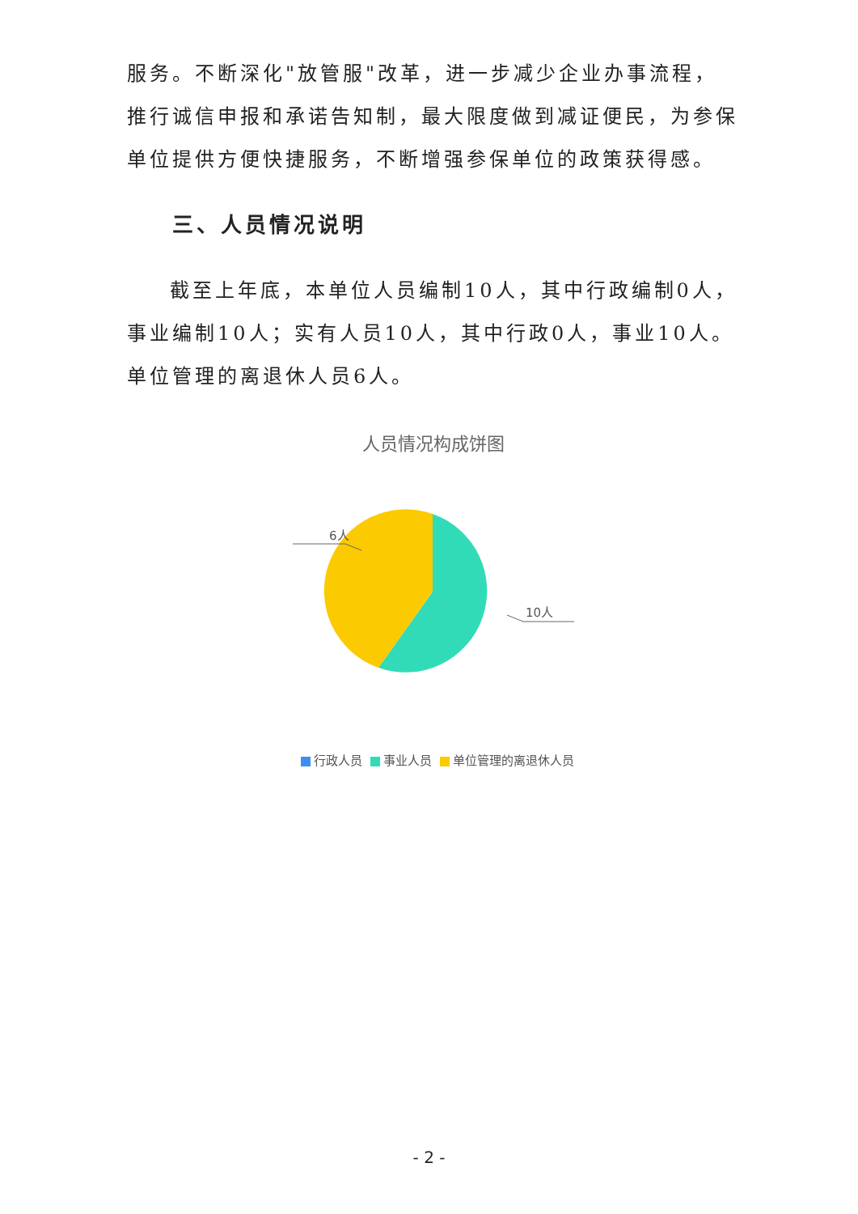服务。不断深化"放管服"改革，进一步减少企业办事流程，推行诚信申报和承诺告知制，最大限度做到减证便民，为参保单位提供方便快捷服务，不断增强参保单位的政策获得感。
三、人员情况说明
截至上年底，本单位人员编制10人，其中行政编制0人，事业编制10人；实有人员10人，其中行政0人，事业10人。单位管理的离退休人员6人。
人员情况构成饼图
6人
10人
行政人员 事业人员 单位管理的离退休人员
- 2 -